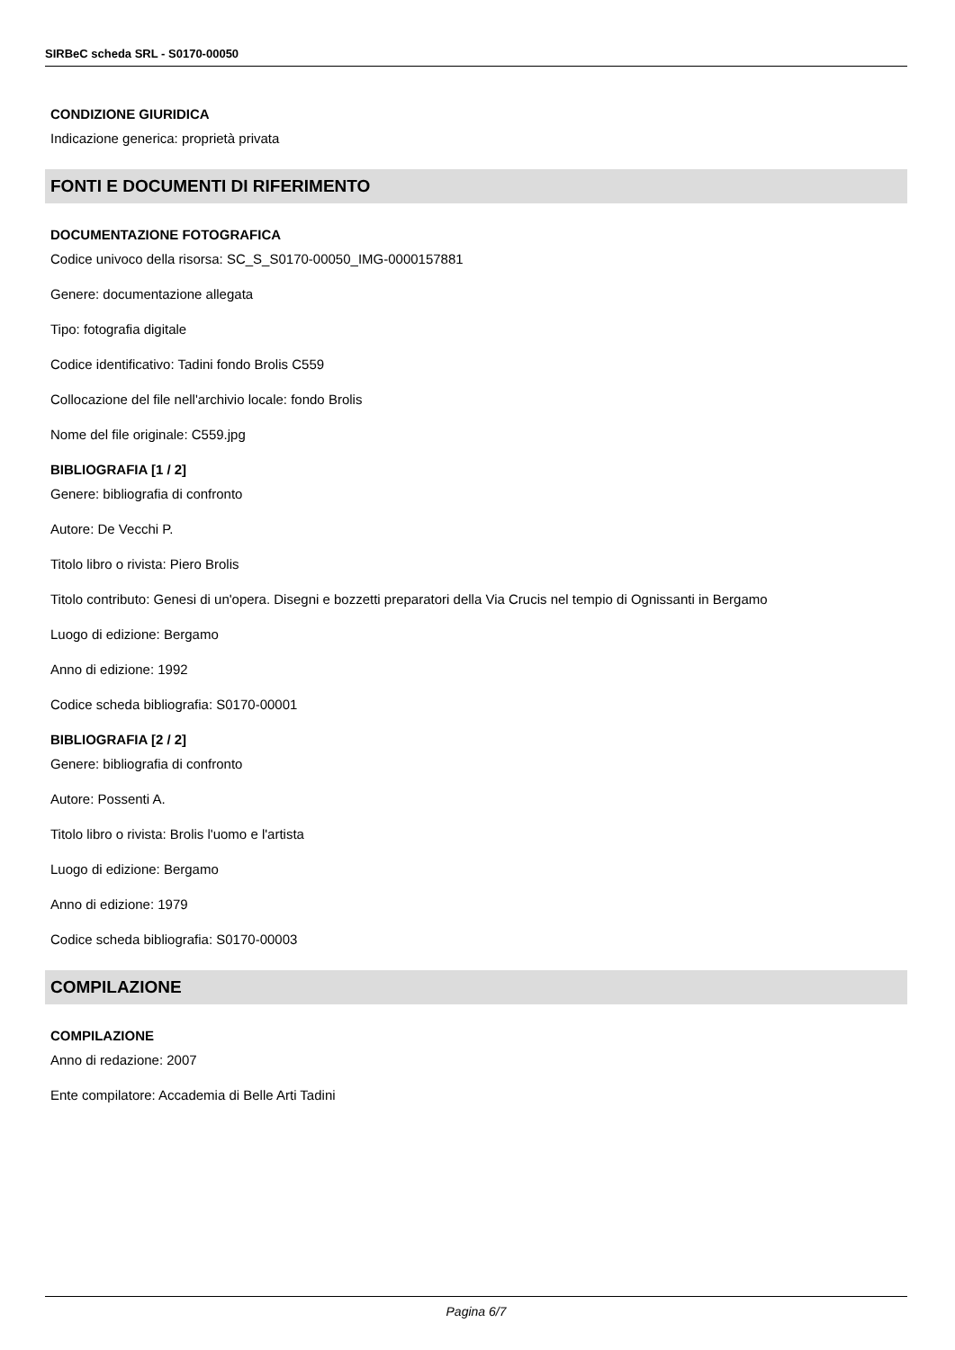SIRBeC scheda SRL - S0170-00050
CONDIZIONE GIURIDICA
Indicazione generica: proprietà privata
FONTI E DOCUMENTI DI RIFERIMENTO
DOCUMENTAZIONE FOTOGRAFICA
Codice univoco della risorsa: SC_S_S0170-00050_IMG-0000157881
Genere: documentazione allegata
Tipo: fotografia digitale
Codice identificativo: Tadini fondo Brolis C559
Collocazione del file nell'archivio locale: fondo Brolis
Nome del file originale: C559.jpg
BIBLIOGRAFIA [1 / 2]
Genere: bibliografia di confronto
Autore: De Vecchi P.
Titolo libro o rivista: Piero Brolis
Titolo contributo: Genesi di un'opera. Disegni e bozzetti preparatori della Via Crucis nel tempio di Ognissanti in Bergamo
Luogo di edizione: Bergamo
Anno di edizione: 1992
Codice scheda bibliografia: S0170-00001
BIBLIOGRAFIA [2 / 2]
Genere: bibliografia di confronto
Autore: Possenti A.
Titolo libro o rivista: Brolis l'uomo e l'artista
Luogo di edizione: Bergamo
Anno di edizione: 1979
Codice scheda bibliografia: S0170-00003
COMPILAZIONE
COMPILAZIONE
Anno di redazione: 2007
Ente compilatore: Accademia di Belle Arti Tadini
Pagina 6/7